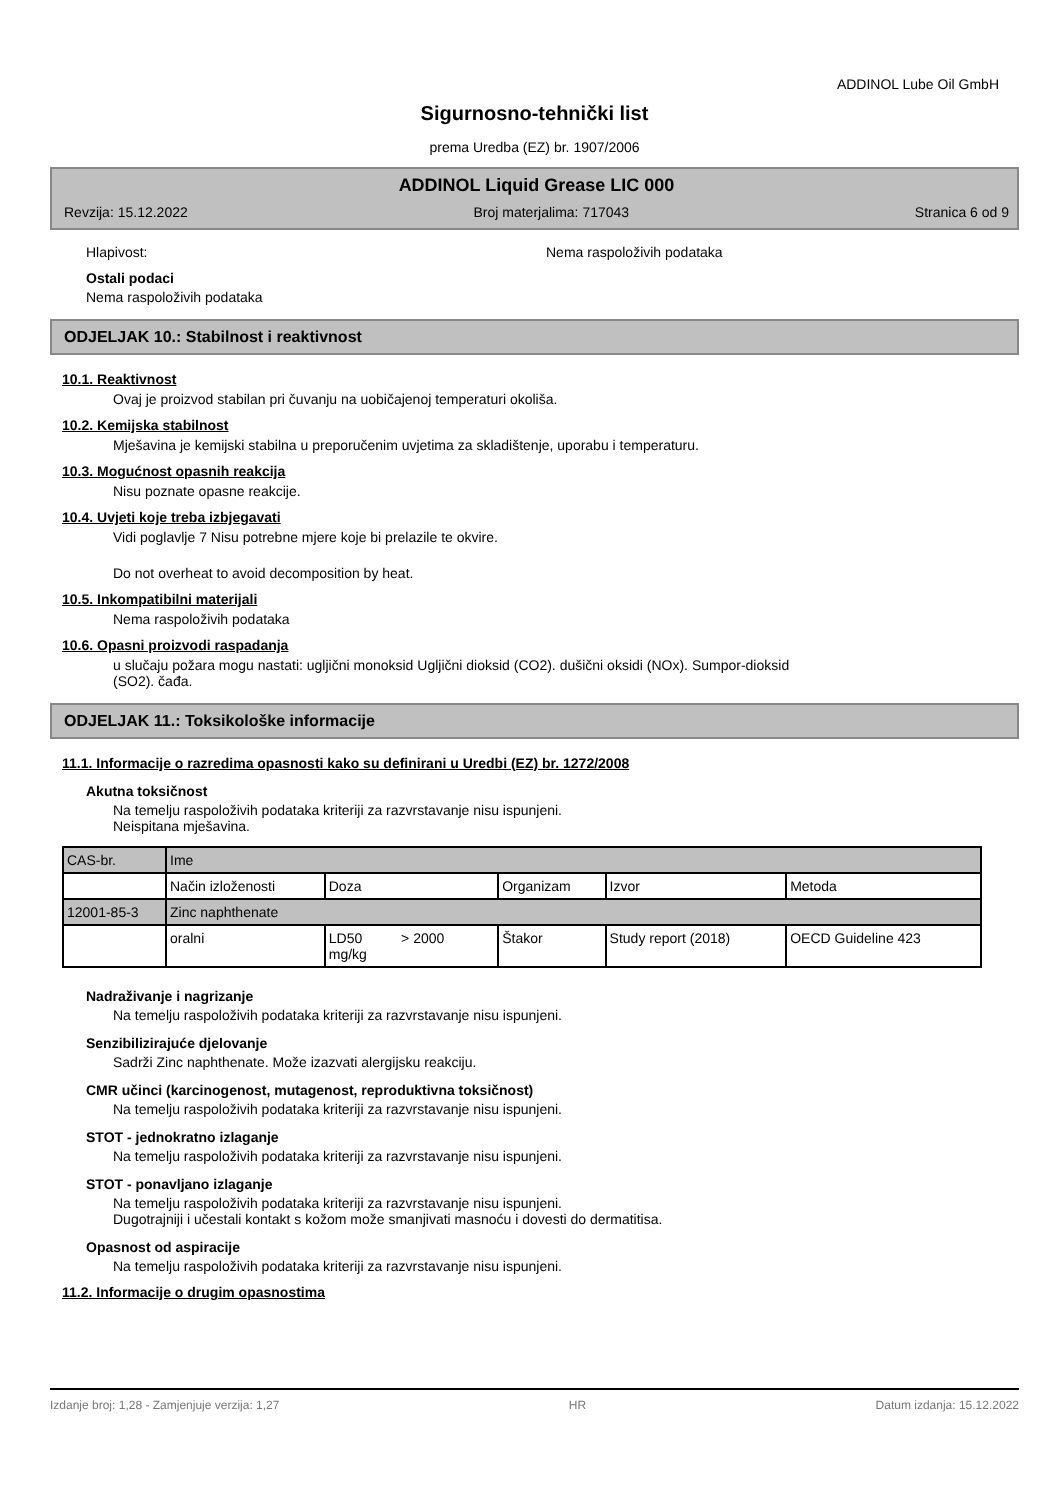ADDINOL Lube Oil GmbH
Sigurnosno-tehnički list
prema Uredba (EZ) br. 1907/2006
ADDINOL Liquid Grease LIC 000
Revzija: 15.12.2022 Broj materjalima: 717043 Stranica 6 od 9
Hlapivost: Nema raspoloživih podataka
Ostali podaci
Nema raspoloživih podataka
ODJELJAK 10.: Stabilnost i reaktivnost
10.1. Reaktivnost
Ovaj je proizvod stabilan pri čuvanju na uobičajenoj temperaturi okoliša.
10.2. Kemijska stabilnost
Mješavina je kemijski stabilna u preporučenim uvjetima za skladištenje, uporabu i temperaturu.
10.3. Mogućnost opasnih reakcija
Nisu poznate opasne reakcije.
10.4. Uvjeti koje treba izbjegavati
Vidi poglavlje 7 Nisu potrebne mjere koje bi prelazile te okvire.
Do not overheat to avoid decomposition by heat.
10.5. Inkompatibilni materijali
Nema raspoloživih podataka
10.6. Opasni proizvodi raspadanja
u slučaju požara mogu nastati: ugljični monoksid Ugljični dioksid (CO2). dušični oksidi (NOx). Sumpor-dioksid
(SO2). čađa.
ODJELJAK 11.: Toksikološke informacije
11.1. Informacije o razredima opasnosti kako su definirani u Uredbi (EZ) br. 1272/2008
Akutna toksičnost
Na temelju raspoloživih podataka kriteriji za razvrstavanje nisu ispunjeni.
Neispitana mješavina.
| CAS-br. | Ime | | | | |
| | Način izloženosti | Doza | Organizam | Izvor | Metoda |
| 12001-85-3 | Zinc naphthenate | | | | |
| | oralni | LD50 > 2000 mg/kg | Štakor | Study report (2018) | OECD Guideline 423 |
Nadraživanje i nagrizanje
Na temelju raspoloživih podataka kriteriji za razvrstavanje nisu ispunjeni.
Senzibilizirajuće djelovanje
Sadrži Zinc naphthenate. Može izazvati alergijsku reakciju.
CMR učinci (karcinogenost, mutagenost, reproduktivna toksičnost)
Na temelju raspoloživih podataka kriteriji za razvrstavanje nisu ispunjeni.
STOT - jednokratno izlaganje
Na temelju raspoloživih podataka kriteriji za razvrstavanje nisu ispunjeni.
STOT - ponavljano izlaganje
Na temelju raspoloživih podataka kriteriji za razvrstavanje nisu ispunjeni.
Dugotrajniji i učestali kontakt s kožom može smanjivati masnoću i dovesti do dermatitisa.
Opasnost od aspiracije
Na temelju raspoloživih podataka kriteriji za razvrstavanje nisu ispunjeni.
11.2. Informacije o drugim opasnostima
Izdanje broj: 1,28 - Zamjenjuje verzija: 1,27 HR Datum izdanja: 15.12.2022